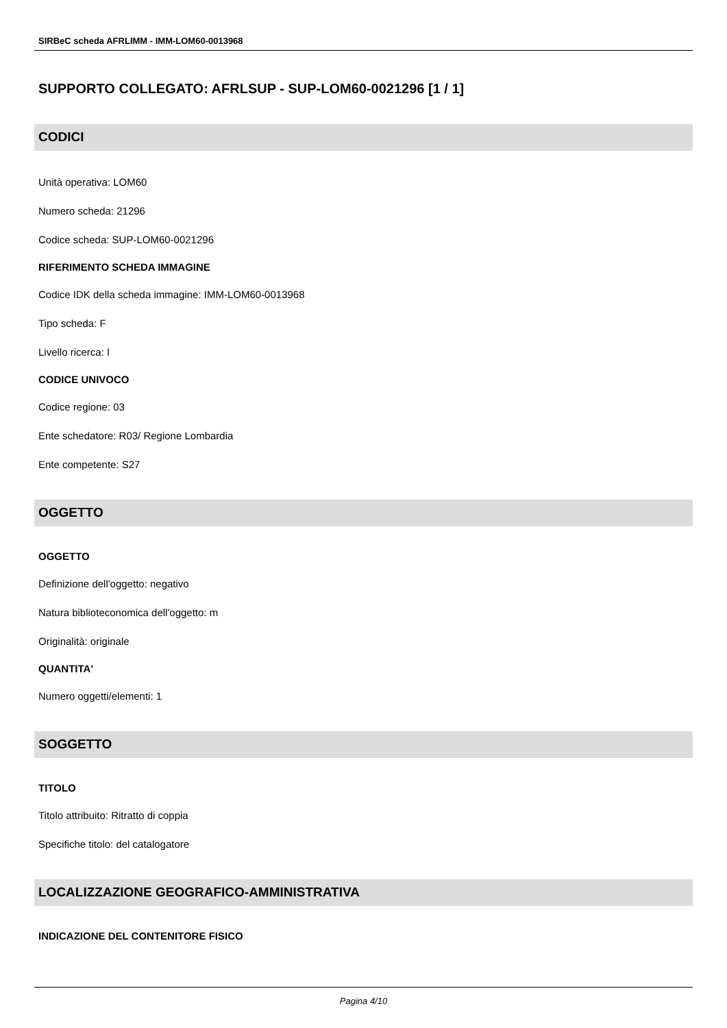SIRBeC scheda AFRLIMM - IMM-LOM60-0013968
SUPPORTO COLLEGATO: AFRLSUP - SUP-LOM60-0021296 [1 / 1]
CODICI
Unità operativa: LOM60
Numero scheda: 21296
Codice scheda: SUP-LOM60-0021296
RIFERIMENTO SCHEDA IMMAGINE
Codice IDK della scheda immagine: IMM-LOM60-0013968
Tipo scheda: F
Livello ricerca: I
CODICE UNIVOCO
Codice regione: 03
Ente schedatore: R03/ Regione Lombardia
Ente competente: S27
OGGETTO
OGGETTO
Definizione dell'oggetto: negativo
Natura biblioteconomica dell'oggetto: m
Originalità: originale
QUANTITA'
Numero oggetti/elementi: 1
SOGGETTO
TITOLO
Titolo attribuito: Ritratto di coppia
Specifiche titolo: del catalogatore
LOCALIZZAZIONE GEOGRAFICO-AMMINISTRATIVA
INDICAZIONE DEL CONTENITORE FISICO
Pagina 4/10